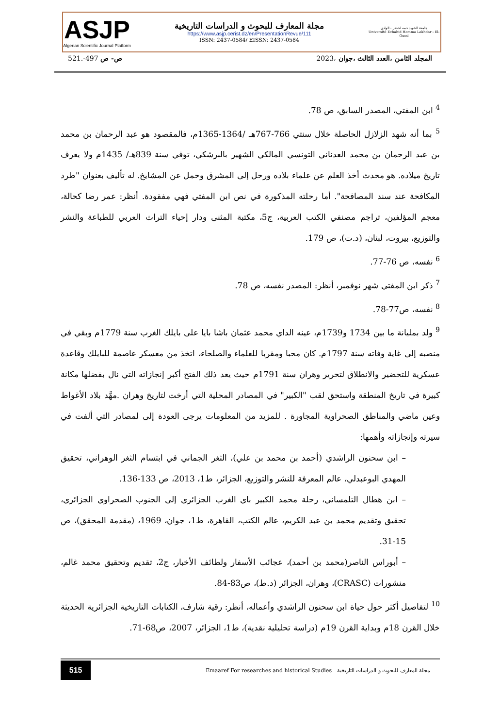ASJP
Algerian Scientific Journal Platform
مجلة المعارف للبحوث و الدراسات التاريخية
https://www.asjp.cerist.dz/en/PresentationRevue/111
ISSN: 2437-0584/ EISSN: 2437-0584
جامعة الشهيد حمه لخضر - الوادي
Université Echahid Hamma Lakhdar - El-Oued
521.-497 ص- ص المجلد الثامن ،العدد الثالث ،جوان ،2023
<sup>4</sup> ابن المفتي، المصدر السابق، ص 78.
<sup>5</sup> بما أنه شهد الزلازل الحاصلة خلال سنتي 766-767هـ /1364-1365م، فالمقصود هو عبد الرحمان بن محمد بن عبد الرحمان بن محمد العدناني التونسي المالكي الشهير بالبرشكي، توفي سنة 839هـ/ 1435م ولا يعرف تاريخ ميلاده. هو محدث أخذ العلم عن علماء بلاده ورحل إلى المشرق وحمل عن المشايخ. له تأليف بعنوان "طرد المكافحة عند سند المصافحة". أما رحلته المذكورة في نص ابن المفتي فهي مفقودة. أنظر: عمر رضا كحالة، معجم المؤلفين، تراجم مصنفي الكتب العربية، ج5، مكتبة المثنى ودار إحياء التراث العربي للطباعة والنشر والتوزيع، بيروت، لبنان، (د.ت)، ص 179.
<sup>6</sup> نفسه، ص 76-77.
<sup>7</sup> ذكر ابن المفتي شهر نوفمبر، أنظر: المصدر نفسه، ص 78.
<sup>8</sup> نفسه، ص77-78.
<sup>9</sup> ولد بمليانة ما بين 1734 و1739م، عينه الداي محمد عثمان باشا بايا على بايلك الغرب سنة 1779م وبقي في منصبه إلى غاية وفاته سنة 1797م. كان محبا ومقربا للعلماء والصلحاء، اتخذ من معسكر عاصمة للبايلك وقاعدة عسكرية للتحضير والانطلاق لتحرير وهران سنة 1791م حيث يعد ذلك الفتح أكبر إنجازاته التي نال بفضلها مكانة كبيرة في تاريخ المنطقة واستحق لقب "الكبير" في المصادر المحلية التي أرخت لتاريخ وهران .مهَّد بلاد الأغواط وعين ماضي والمناطق الصحراوية المجاورة . للمزيد من المعلومات يرجى العودة إلى لمصادر التي ألفت في سيرته وإنجازاته وأهمها:
– ابن سحنون الراشدي (أحمد بن محمد بن علي)، الثغر الجماني في ابتسام الثغر الوهراني، تحقيق المهدي البوعبدلي، عالم المعرفة للنشر والتوزيع، الجزائر، ط1، 2013، ص 133-136.
– ابن هطال التلمساني، رحلة محمد الكبير باي الغرب الجزائري إلى الجنوب الصحراوي الجزائري، تحقيق وتقديم محمد بن عبد الكريم، عالم الكتب، القاهرة، ط1، جوان، 1969، (مقدمة المحقق)، ص 15-31.
– أبوراس الناصر(محمد بن أحمد)، عجائب الأسفار ولطائف الأخبار، ج2، تقديم وتحقيق محمد غالم، منشورات (CRASC)، وهران، الجزائر (د.ط)، ص83-84.
<sup>10</sup> لتفاصيل أكثر حول حياة ابن سحنون الراشدي وأعماله، أنظر: رقية شارف، الكتابات التاريخية الجزائرية الحديثة خلال القرن 18م وبداية القرن 19م (دراسة تحليلية نقدية)، ط1، الجزائر، 2007، ص68-71.
515
Emaaref For researches and historical Studies مجلة المعارف للبحوث و الدراسات التاريخية